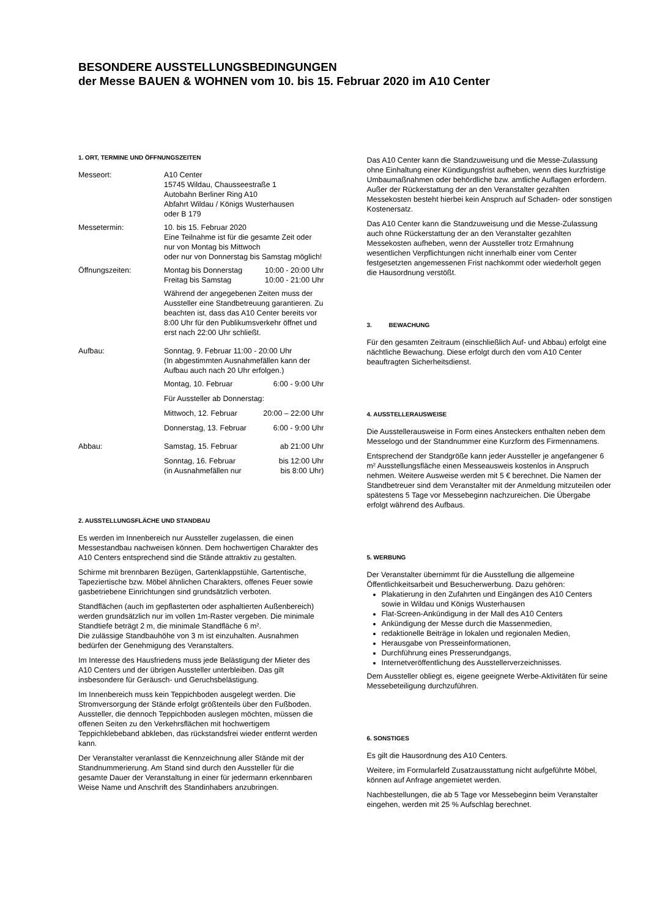BESONDERE AUSSTELLUNGSBEDINGUNGEN
der Messe BAUEN & WOHNEN vom 10. bis 15. Februar 2020 im A10 Center
1. ORT, TERMINE UND ÖFFNUNGSZEITEN
| Messeort: | A10 Center 15745 Wildau, Chausseestraße 1 Autobahn Berliner Ring A10 Abfahrt Wildau / Königs Wusterhausen oder B 179 |
| Messetermin: | 10. bis 15. Februar 2020 Eine Teilnahme ist für die gesamte Zeit oder nur von Montag bis Mittwoch oder nur von Donnerstag bis Samstag möglich! |
| Öffnungszeiten: | Montag bis Donnerstag 10:00 - 20:00 Uhr Freitag bis Samstag 10:00 - 21:00 Uhr Während der angegebenen Zeiten muss der Aussteller eine Standbetreuung garantieren. Zu beachten ist, dass das A10 Center bereits vor 8:00 Uhr für den Publikumsverkehr öffnet und erst nach 22:00 Uhr schließt. |
| Aufbau: | Sonntag, 9. Februar 11:00 - 20:00 Uhr (In abgestimmten Ausnahmefällen kann der Aufbau auch nach 20 Uhr erfolgen.) Montag, 10. Februar 6:00 - 9:00 Uhr Für Aussteller ab Donnerstag: Mittwoch, 12. Februar 20:00 – 22:00 Uhr Donnerstag, 13. Februar 6:00 - 9:00 Uhr |
| Abbau: | Samstag, 15. Februar ab 21:00 Uhr Sonntag, 16. Februar bis 12:00 Uhr (in Ausnahmefällen nur bis 8:00 Uhr) |
2. AUSSTELLUNGSFLÄCHE UND STANDBAU
Es werden im Innenbereich nur Aussteller zugelassen, die einen Messestandbau nachweisen können. Dem hochwertigen Charakter des A10 Centers entsprechend sind die Stände attraktiv zu gestalten.
Schirme mit brennbaren Bezügen, Gartenklappstühle, Gartentische, Tapeziertische bzw. Möbel ähnlichen Charakters, offenes Feuer sowie gasbetriebene Einrichtungen sind grundsätzlich verboten.
Standflächen (auch im gepflasterten oder asphaltierten Außenbereich) werden grundsätzlich nur im vollen 1m-Raster vergeben. Die minimale Standtiefe beträgt 2 m, die minimale Standfläche 6 m².
Die zulässige Standbauhöhe von 3 m ist einzuhalten. Ausnahmen bedürfen der Genehmigung des Veranstalters.
Im Interesse des Hausfriedens muss jede Belästigung der Mieter des A10 Centers und der übrigen Aussteller unterbleiben. Das gilt insbesondere für Geräusch- und Geruchsbelästigung.
Im Innenbereich muss kein Teppichboden ausgelegt werden. Die Stromversorgung der Stände erfolgt größtenteils über den Fußboden. Aussteller, die dennoch Teppichboden auslegen möchten, müssen die offenen Seiten zu den Verkehrsflächen mit hochwertigem Teppichklebeband abkleben, das rückstandsfrei wieder entfernt werden kann.
Der Veranstalter veranlasst die Kennzeichnung aller Stände mit der Standnummerierung. Am Stand sind durch den Aussteller für die gesamte Dauer der Veranstaltung in einer für jedermann erkennbaren Weise Name und Anschrift des Standinhabers anzubringen.
Das A10 Center kann die Standzuweisung und die Messe-Zulassung ohne Einhaltung einer Kündigungsfrist aufheben, wenn dies kurzfristige Umbaumaßnahmen oder behördliche bzw. amtliche Auflagen erfordern. Außer der Rückerstattung der an den Veranstalter gezahlten Messekosten besteht hierbei kein Anspruch auf Schaden- oder sonstigen Kostenersatz.
Das A10 Center kann die Standzuweisung und die Messe-Zulassung auch ohne Rückerstattung der an den Veranstalter gezahlten Messekosten aufheben, wenn der Aussteller trotz Ermahnung wesentlichen Verpflichtungen nicht innerhalb einer vom Center festgesetzten angemessenen Frist nachkommt oder wiederholt gegen die Hausordnung verstößt.
3. BEWACHUNG
Für den gesamten Zeitraum (einschließlich Auf- und Abbau) erfolgt eine nächtliche Bewachung. Diese erfolgt durch den vom A10 Center beauftragten Sicherheitsdienst.
4. AUSSTELLERAUSWEISE
Die Ausstellerausweise in Form eines Ansteckers enthalten neben dem Messelogo und der Standnummer eine Kurzform des Firmennamens.
Entsprechend der Standgröße kann jeder Aussteller je angefangener 6 m² Ausstellungsfläche einen Messeausweis kostenlos in Anspruch nehmen. Weitere Ausweise werden mit 5 € berechnet. Die Namen der Standbetreuer sind dem Veranstalter mit der Anmeldung mitzuteilen oder spätestens 5 Tage vor Messebeginn nachzureichen. Die Übergabe erfolgt während des Aufbaus.
5. WERBUNG
Der Veranstalter übernimmt für die Ausstellung die allgemeine Öffentlichkeitsarbeit und Besucherwerbung. Dazu gehören:
Plakatierung in den Zufahrten und Eingängen des A10 Centers sowie in Wildau und Königs Wusterhausen
Flat-Screen-Ankündigung in der Mall des A10 Centers
Ankündigung der Messe durch die Massenmedien,
redaktionelle Beiträge in lokalen und regionalen Medien,
Herausgabe von Presseinformationen,
Durchführung eines Presserundgangs,
Internetveröffentlichung des Ausstellerverzeichnisses.
Dem Aussteller obliegt es, eigene geeignete Werbe-Aktivitäten für seine Messebeteiligung durchzuführen.
6. SONSTIGES
Es gilt die Hausordnung des A10 Centers.
Weitere, im Formularfeld Zusatzausstattung nicht aufgeführte Möbel, können auf Anfrage angemietet werden.
Nachbestellungen, die ab 5 Tage vor Messebeginn beim Veranstalter eingehen, werden mit 25 % Aufschlag berechnet.